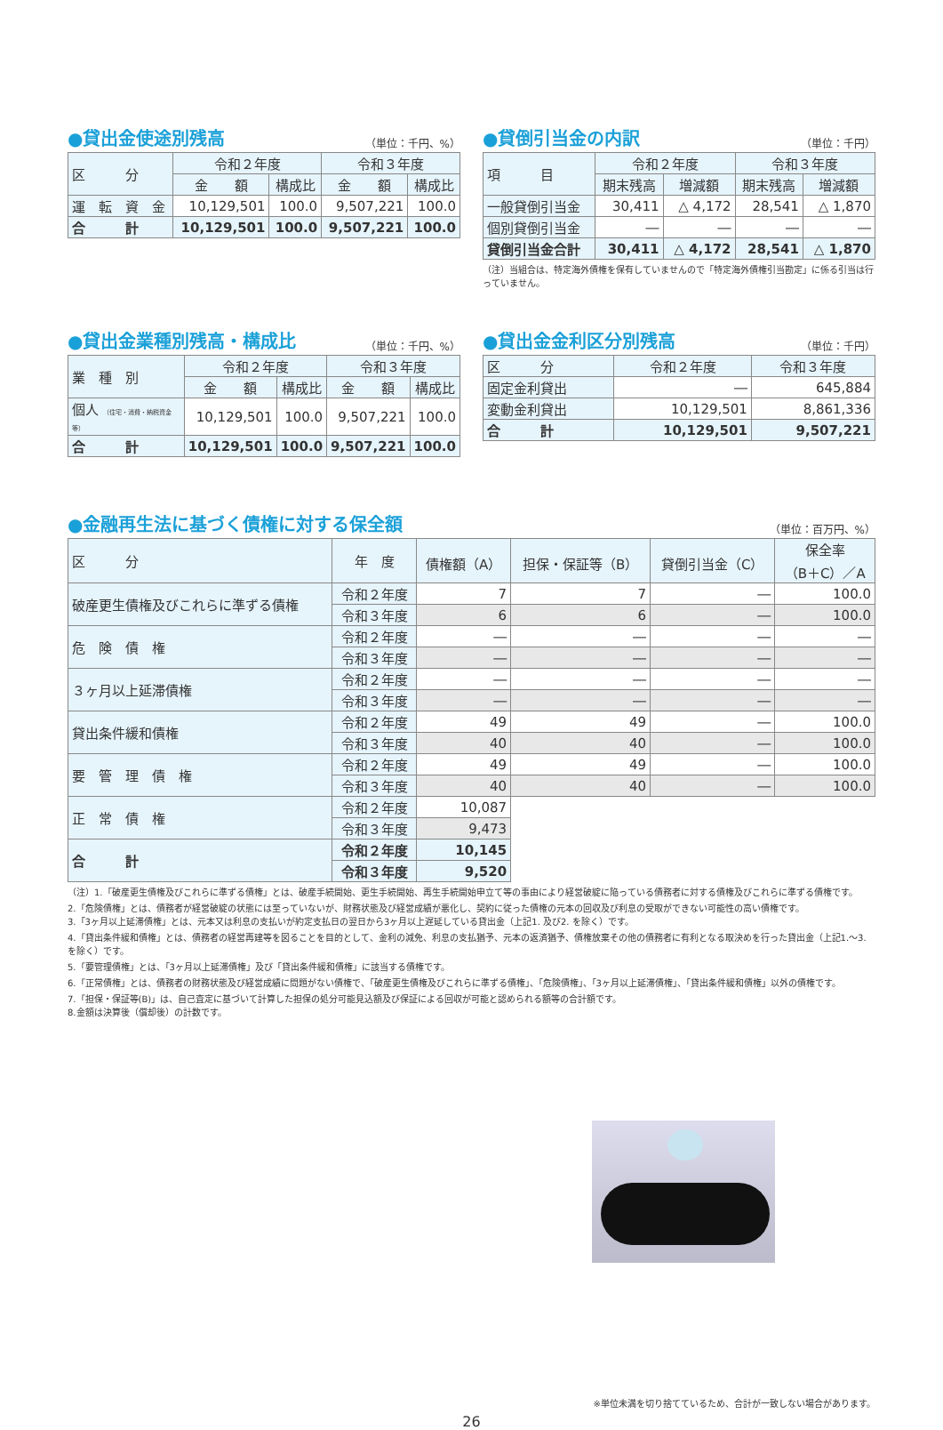●貸出金使途別残高 （単位：千円、%）
| 区 分 | 令和２年度 | | 令和３年度 | |
| --- | --- | --- | --- | --- |
| | 金 額 | 構成比 | 金 額 | 構成比 |
| 運 転 資 金 | 10,129,501 | 100.0 | 9,507,221 | 100.0 |
| 合 計 | 10,129,501 | 100.0 | 9,507,221 | 100.0 |
●貸倒引当金の内訳 （単位：千円）
| 項 目 | 令和２年度 | | 令和３年度 | |
| --- | --- | --- | --- | --- |
| | 期末残高 | 増減額 | 期末残高 | 増減額 |
| 一般貸倒引当金 | 30,411 | △ 4,172 | 28,541 | △ 1,870 |
| 個別貸倒引当金 | ― | ― | ― | ― |
| 貸倒引当金合計 | 30,411 | △ 4,172 | 28,541 | △ 1,870 |
（注）当組合は、特定海外債権を保有していませんので「特定海外債権引当勘定」に係る引当は行っていません。
●貸出金業種別残高・構成比 （単位：千円、%）
| 業 種 別 | 令和２年度 | | 令和３年度 | |
| --- | --- | --- | --- | --- |
| | 金 額 | 構成比 | 金 額 | 構成比 |
| 個人 （住宅・消費・納税資金等） | 10,129,501 | 100.0 | 9,507,221 | 100.0 |
| 合 計 | 10,129,501 | 100.0 | 9,507,221 | 100.0 |
●貸出金金利区分別残高 （単位：千円）
| 区 分 | 令和２年度 | 令和３年度 |
| --- | --- | --- |
| 固定金利貸出 | ― | 645,884 |
| 変動金利貸出 | 10,129,501 | 8,861,336 |
| 合 計 | 10,129,501 | 9,507,221 |
●金融再生法に基づく債権に対する保全額 （単位：百万円、%）
| 区 分 | 年 度 | 債権額（A） | 担保・保証等（B） | 貸倒引当金（C） | 保全率 （B＋C）／A |
| --- | --- | --- | --- | --- | --- |
| 破産更生債権及びこれらに準ずる債権 | 令和２年度 | 7 | 7 | ― | 100.0 |
| | 令和３年度 | 6 | 6 | ― | 100.0 |
| 危 険 債 権 | 令和２年度 | ― | ― | ― | ― |
| | 令和３年度 | ― | ― | ― | ― |
| ３ヶ月以上延滞債権 | 令和２年度 | ― | ― | ― | ― |
| | 令和３年度 | ― | ― | ― | ― |
| 貸出条件緩和債権 | 令和２年度 | 49 | 49 | ― | 100.0 |
| | 令和３年度 | 40 | 40 | ― | 100.0 |
| 要 管 理 債 権 | 令和２年度 | 49 | 49 | ― | 100.0 |
| | 令和３年度 | 40 | 40 | ― | 100.0 |
| 正 常 債 権 | 令和２年度 | 10,087 | | | |
| | 令和３年度 | 9,473 | | | |
| 合 計 | 令和２年度 | 10,145 | | | |
| | 令和３年度 | 9,520 | | | |
（注）1.「破産更生債権及びこれらに準ずる債権」とは、破産手続開始、更生手続開始、再生手続開始申立て等の事由により経営破綻に陥っている債務者に対する債権及びこれらに準ずる債権です。
2.「危険債権」とは、債務者が経営破綻の状態には至っていないが、財務状態及び経営成績が悪化し、契約に従った債権の元本の回収及び利息の受取ができない可能性の高い債権です。
3.「3ヶ月以上延滞債権」とは、元本又は利息の支払いが約定支払日の翌日から3ヶ月以上遅延している貸出金（上記1. 及び2. を除く）です。
4.「貸出条件緩和債権」とは、債務者の経営再建等を図ることを目的として、金利の減免、利息の支払猶予、元本の返済猶予、債権放棄その他の債務者に有利となる取決めを行った貸出金（上記1.～3. を除く）です。
5.「要管理債権」とは、「3ヶ月以上延滞債権」及び「貸出条件緩和債権」に該当する債権です。
6.「正常債権」とは、債務者の財務状態及び経営成績に問題がない債権で、「破産更生債権及びこれらに準ずる債権」、「危険債権」、「3ヶ月以上延滞債権」、「貸出条件緩和債権」以外の債権です。
7.「担保・保証等(B)」は、自己査定に基づいて計算した担保の処分可能見込額及び保証による回収が可能と認められる額等の合計額です。
8.金額は決算後（償却後）の計数です。
※単位未満を切り捨てているため、合計が一致しない場合があります。
26